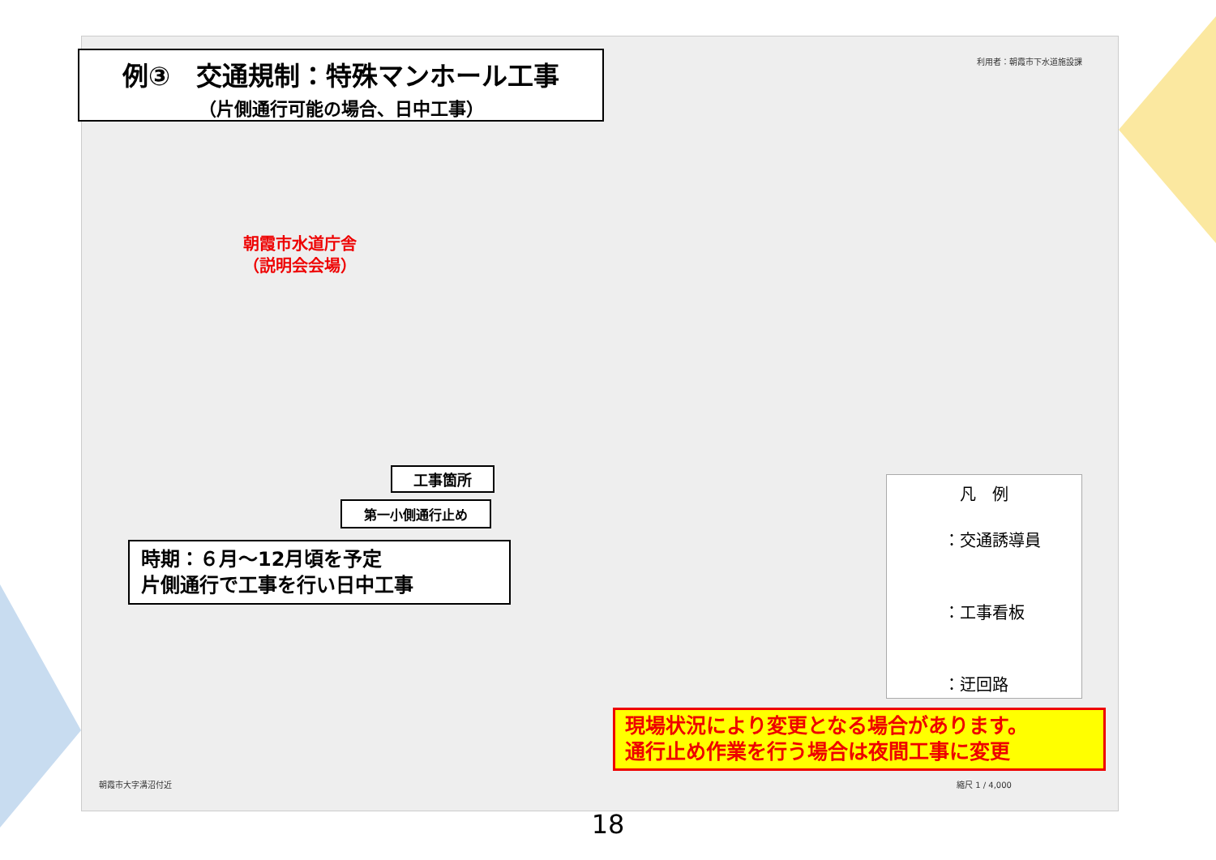例③　交通規制：特殊マンホール工事
（片側通行可能の場合、日中工事）
利用者：朝霞市下水道施設課
朝霞市水道庁舎
（説明会会場）
工事箇所
第一小側通行止め
時期：６月～12月頃を予定
片側通行で工事を行い日中工事
凡　例
：交通誘導員
：工事看板
：迂回路
現場状況により変更となる場合があります。
通行止め作業を行う場合は夜間工事に変更
朝霞市大字溝沼付近 縮尺 1 / 4,000
18